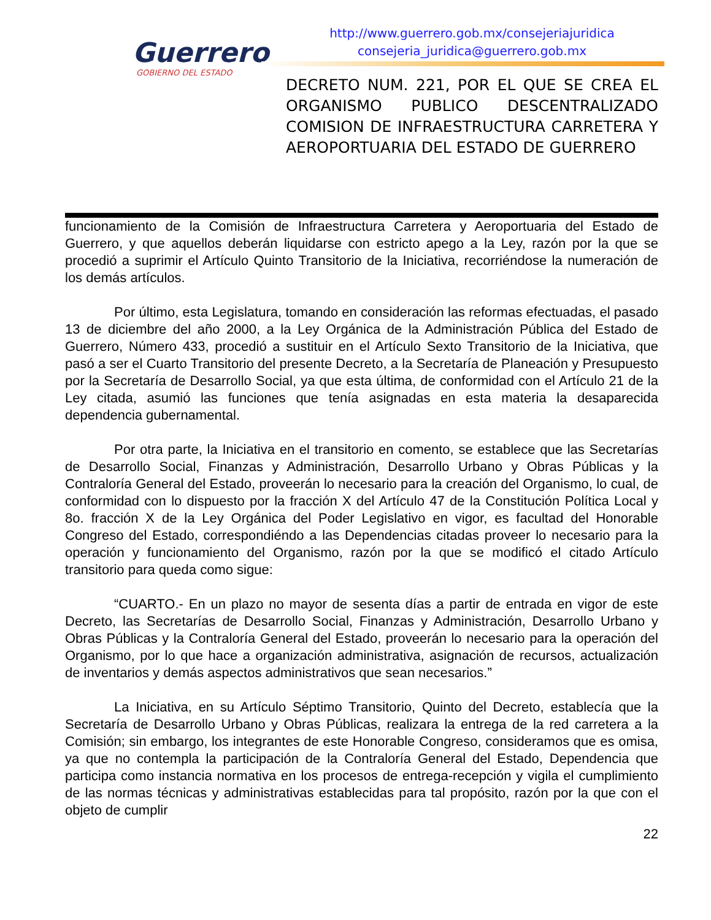Guerrero
GOBIERNO DEL ESTADO
http://www.guerrero.gob.mx/consejeriajuridica
consejeria_juridica@guerrero.gob.mx
DECRETO NUM. 221, POR EL QUE SE CREA EL ORGANISMO PUBLICO DESCENTRALIZADO COMISION DE INFRAESTRUCTURA CARRETERA Y AEROPORTUARIA DEL ESTADO DE GUERRERO
funcionamiento de la Comisión de Infraestructura Carretera y Aeroportuaria del Estado de Guerrero, y que aquellos deberán liquidarse con estricto apego a la Ley, razón por la que se procedió a suprimir el Artículo Quinto Transitorio de la Iniciativa, recorriéndose la numeración de los demás artículos.
Por último, esta Legislatura, tomando en consideración las reformas efectuadas, el pasado 13 de diciembre del año 2000, a la Ley Orgánica de la Administración Pública del Estado de Guerrero, Número 433, procedió a sustituir en el Artículo Sexto Transitorio de la Iniciativa, que pasó a ser el Cuarto Transitorio del presente Decreto, a la Secretaría de Planeación y Presupuesto por la Secretaría de Desarrollo Social, ya que esta última, de conformidad con el Artículo 21 de la Ley citada, asumió las funciones que tenía asignadas en esta materia la desaparecida dependencia gubernamental.
Por otra parte, la Iniciativa en el transitorio en comento, se establece que las Secretarías de Desarrollo Social, Finanzas y Administración, Desarrollo Urbano y Obras Públicas y la Contraloría General del Estado, proveerán lo necesario para la creación del Organismo, lo cual, de conformidad con lo dispuesto por la fracción X del Artículo 47 de la Constitución Política Local y 8o. fracción X de la Ley Orgánica del Poder Legislativo en vigor, es facultad del Honorable Congreso del Estado, correspondiéndo a las Dependencias citadas proveer lo necesario para la operación y funcionamiento del Organismo, razón por la que se modificó el citado Artículo transitorio para queda como sigue:
“CUARTO.- En un plazo no mayor de sesenta días a partir de entrada en vigor de este Decreto, las Secretarías de Desarrollo Social, Finanzas y Administración, Desarrollo Urbano y Obras Públicas y la Contraloría General del Estado, proveerán lo necesario para la operación del Organismo, por lo que hace a organización administrativa, asignación de recursos, actualización de inventarios y demás aspectos administrativos que sean necesarios.”
La Iniciativa, en su Artículo Séptimo Transitorio, Quinto del Decreto, establecía que la Secretaría de Desarrollo Urbano y Obras Públicas, realizara la entrega de la red carretera a la Comisión; sin embargo, los integrantes de este Honorable Congreso, consideramos que es omisa, ya que no contempla la participación de la Contraloría General del Estado, Dependencia que participa como instancia normativa en los procesos de entrega-recepción y vigila el cumplimiento de las normas técnicas y administrativas establecidas para tal propósito, razón por la que con el objeto de cumplir
22